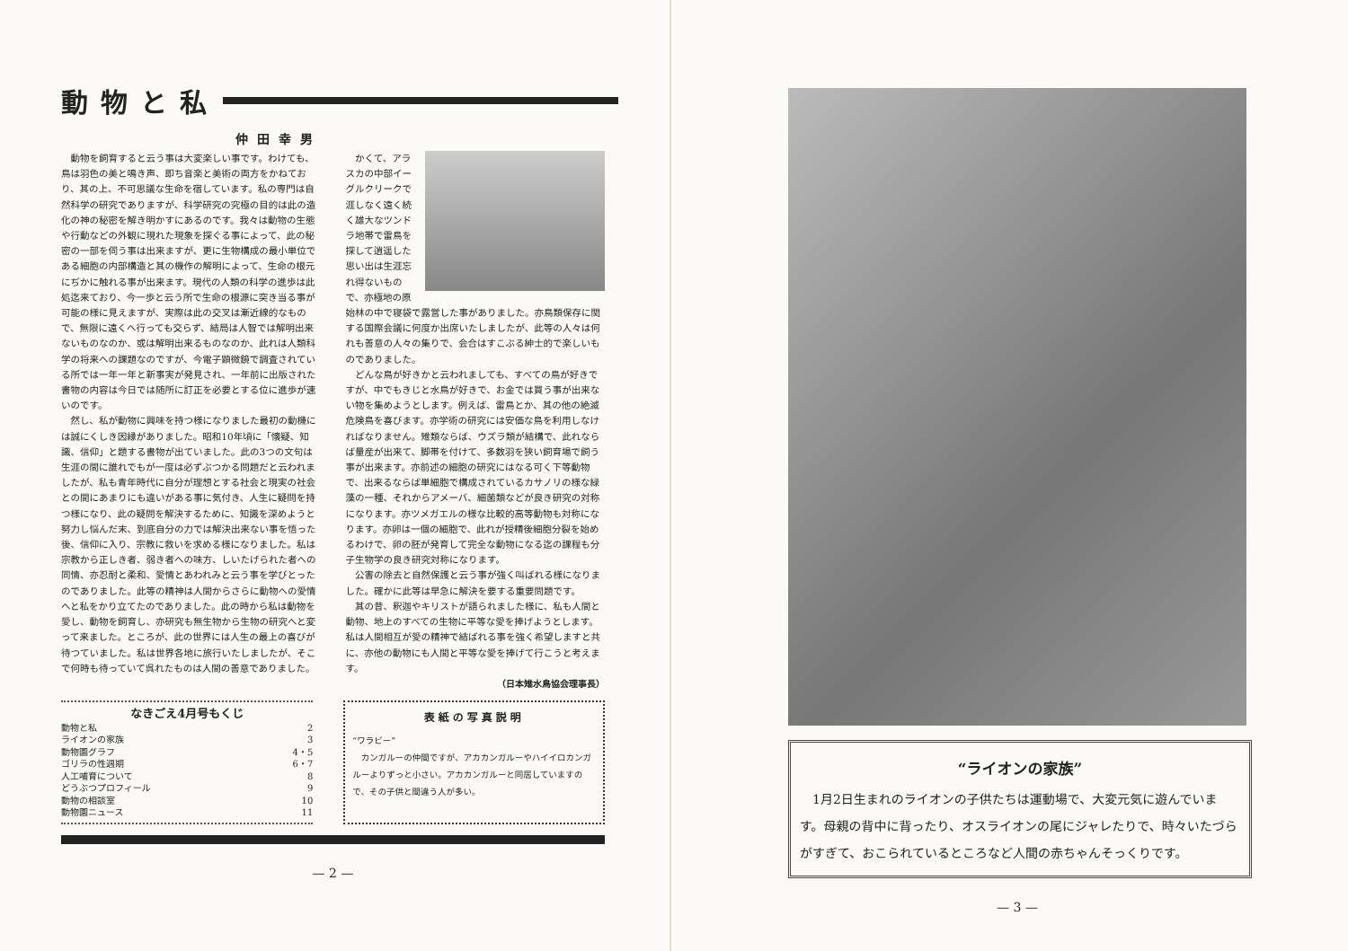動物と私
仲田幸男
動物を飼育すると云う事は大変楽しい事です。わけても、鳥は羽色の美と鳴き声、即ち音楽と美術の両方をかねており、其の上、不可思議な生命を宿しています。私の専門は自然科学の研究でありますが、科学研究の究極の目的は此の造化の神の秘密を解き明かすにあるのです。我々は動物の生態や行動などの外観に現れた現象を探ぐる事によって、此の秘密の一部を伺う事は出来ますが、更に生物構成の最小単位である細胞の内部構造と其の機作の解明によって、生命の根元にぢかに触れる事が出来ます。現代の人類の科学の進歩は此処迄来ており、今一歩と云う所で生命の根源に突き当る事が可能の様に見えますが、実際は此の交叉は漸近線的なもので、無限に遠くへ行っても交らず、結局は人智では解明出来ないものなのか、或は解明出来るものなのか、此れは人類科学の将来への課題なのですが、今電子顕微鏡で調査されている所では一年一年と新事実が発見され、一年前に出版された書物の内容は今日では随所に訂正を必要とする位に進歩が速いのです。
然し、私が動物に興味を持つ様になりました最初の動機には誠にくしき因縁がありました。昭和10年頃に「懐疑、知識、信仰」と題する書物が出ていました。此の3つの文句は生涯の間に誰れでもが一度は必ずぶつかる問題だと云われましたが、私も青年時代に自分が理想とする社会と現実の社会との間にあまりにも違いがある事に気付き、人生に疑問を持つ様になり、此の疑問を解決するために、知識を深めようと努力し悩んだ末、到底自分の力では解決出来ない事を悟った後、信仰に入り、宗教に救いを求める様になりました。私は宗教から正しき者、弱き者への味方、しいたげられた者への同情、亦忍耐と柔和、愛情とあわれみと云う事を学びとったのでありました。此等の精神は人間からさらに動物への愛情へと私をかり立てたのでありました。此の時から私は動物を愛し、動物を飼育し、亦研究も無生物から生物の研究へと変って来ました。ところが、此の世界には人生の最上の喜びが待つていました。私は世界各地に旅行いたしましたが、そこで何時も待っていて呉れたものは人間の善意でありました。
かくて、アラスカの中部イーグルクリークで涯しなく遠く続く雄大なツンドラ地帯で雷鳥を探して逍遥した思い出は生涯忘れ得ないもので、亦極地の原始林の中で寝袋で露営した事がありました。亦鳥類保存に関する国際会議に何度か出席いたしましたが、此等の人々は何れも善意の人々の集りで、会合はすこぶる紳士的で楽しいものでありました。
どんな鳥が好きかと云われましても、すべての鳥が好きですが、中でもきじと水鳥が好きで、お金では買う事が出来ない物を集めようとします。例えば、雷鳥とか、其の他の絶滅危険鳥を喜びます。亦学術の研究には安価な鳥を利用しなければなりません。雉類ならば、ウズラ類が結構で、此れならば量産が出来て、脚帯を付けて、多数羽を狭い飼育場で飼う事が出来ます。亦前述の細胞の研究にはなる可く下等動物で、出来るならば単細胞で構成されているカサノリの様な緑藻の一種、それからアメーバ、細菌類などが良き研究の対称になります。亦ツメガエルの様な比較的高等動物も対称になります。亦卵は一個の細胞で、此れが授精後細胞分裂を始めるわけで、卵の胚が発育して完全な動物になる迄の課程も分子生物学の良き研究対称になります。
公害の除去と自然保護と云う事が強く叫ばれる様になりました。確かに此等は早急に解決を要する重要問題です。
其の昔、釈迦やキリストが語られました様に、私も人間と動物、地上のすべての生物に平等な愛を捧げようとします。私は人間相互が愛の精神で結ばれる事を強く希望しますと共に、亦他の動物にも人間と平等な愛を捧げて行こうと考えます。
（日本雉水鳥協会理事長）
なきごえ4月号もくじ
動物と私 2
ライオンの家族 3
動物園グラフ 4・5
ゴリラの性週期 6・7
人工哺育について 8
どうぶつプロフィール 9
動物の相談室 10
動物園ニュース 11
表紙の写真説明
“ワラビー”
　カンガルーの仲間ですが、アカカンガルーやハイイロカンガルーよりずっと小さい。アカカンガルーと同居していますので、その子供と間違う人が多い。
— 2 —
“ライオンの家族”
　1月2日生まれのライオンの子供たちは運動場で、大変元気に遊んでいます。母親の背中に背ったり、オスライオンの尾にジャレたりで、時々いたづらがすぎて、おこられているところなど人間の赤ちゃんそっくりです。
— 3 —